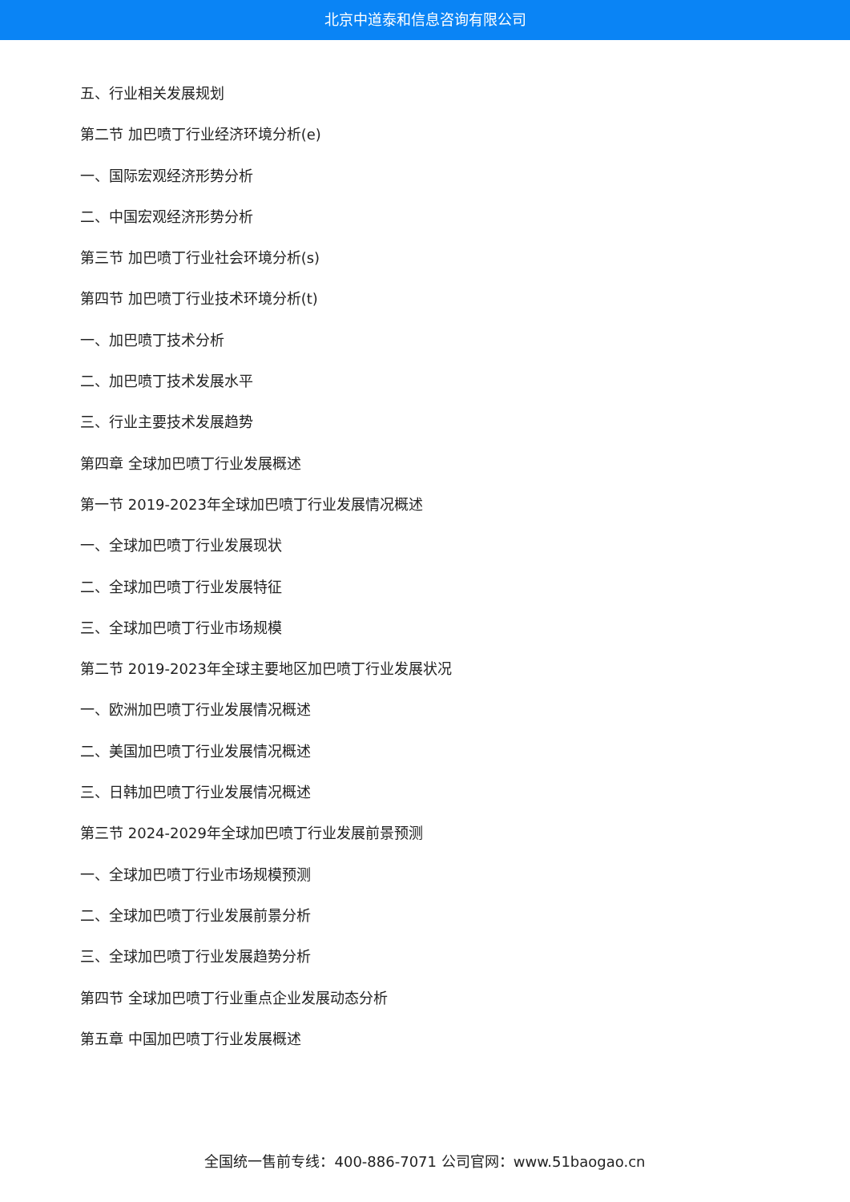北京中道泰和信息咨询有限公司
五、行业相关发展规划
第二节 加巴喷丁行业经济环境分析(e)
一、国际宏观经济形势分析
二、中国宏观经济形势分析
第三节 加巴喷丁行业社会环境分析(s)
第四节 加巴喷丁行业技术环境分析(t)
一、加巴喷丁技术分析
二、加巴喷丁技术发展水平
三、行业主要技术发展趋势
第四章 全球加巴喷丁行业发展概述
第一节 2019-2023年全球加巴喷丁行业发展情况概述
一、全球加巴喷丁行业发展现状
二、全球加巴喷丁行业发展特征
三、全球加巴喷丁行业市场规模
第二节 2019-2023年全球主要地区加巴喷丁行业发展状况
一、欧洲加巴喷丁行业发展情况概述
二、美国加巴喷丁行业发展情况概述
三、日韩加巴喷丁行业发展情况概述
第三节 2024-2029年全球加巴喷丁行业发展前景预测
一、全球加巴喷丁行业市场规模预测
二、全球加巴喷丁行业发展前景分析
三、全球加巴喷丁行业发展趋势分析
第四节 全球加巴喷丁行业重点企业发展动态分析
第五章 中国加巴喷丁行业发展概述
全国统一售前专线：400-886-7071 公司官网：www.51baogao.cn